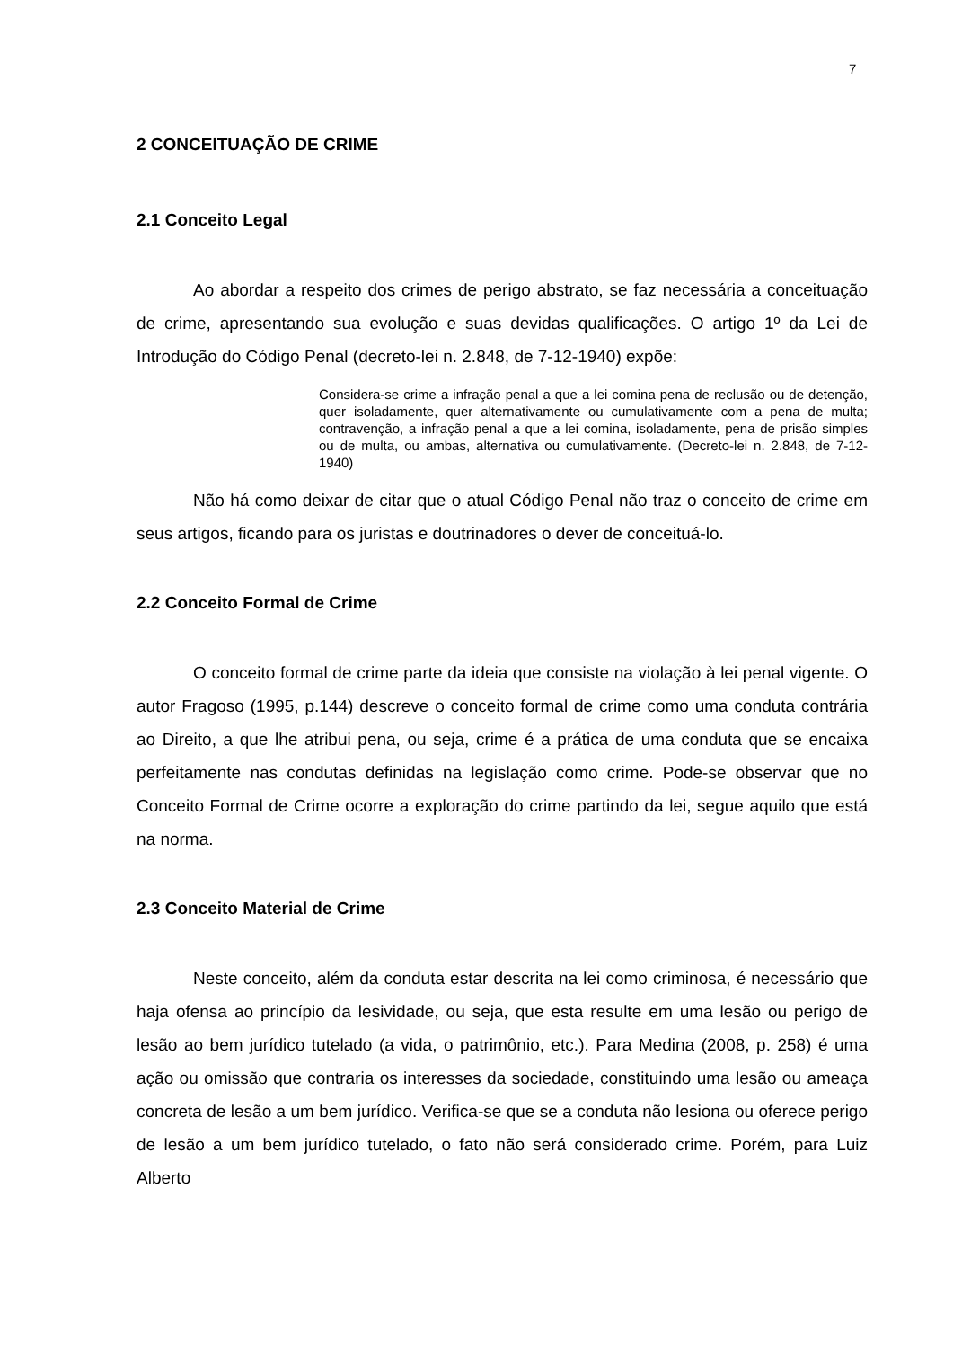7
2 CONCEITUAÇÃO DE CRIME
2.1 Conceito Legal
Ao abordar a respeito dos crimes de perigo abstrato, se faz necessária a conceituação de crime, apresentando sua evolução e suas devidas qualificações. O artigo 1º da Lei de Introdução do Código Penal (decreto-lei n. 2.848, de 7-12-1940) expõe:
Considera-se crime a infração penal a que a lei comina pena de reclusão ou de detenção, quer isoladamente, quer alternativamente ou cumulativamente com a pena de multa; contravenção, a infração penal a que a lei comina, isoladamente, pena de prisão simples ou de multa, ou ambas, alternativa ou cumulativamente. (Decreto-lei n. 2.848, de 7-12-1940)
Não há como deixar de citar que o atual Código Penal não traz o conceito de crime em seus artigos, ficando para os juristas e doutrinadores o dever de conceituá-lo.
2.2 Conceito Formal de Crime
O conceito formal de crime parte da ideia que consiste na violação à lei penal vigente. O autor Fragoso (1995, p.144) descreve o conceito formal de crime como uma conduta contrária ao Direito, a que lhe atribui pena, ou seja, crime é a prática de uma conduta que se encaixa perfeitamente nas condutas definidas na legislação como crime. Pode-se observar que no Conceito Formal de Crime ocorre a exploração do crime partindo da lei, segue aquilo que está na norma.
2.3 Conceito Material de Crime
Neste conceito, além da conduta estar descrita na lei como criminosa, é necessário que haja ofensa ao princípio da lesividade, ou seja, que esta resulte em uma lesão ou perigo de lesão ao bem jurídico tutelado (a vida, o patrimônio, etc.). Para Medina (2008, p. 258) é uma ação ou omissão que contraria os interesses da sociedade, constituindo uma lesão ou ameaça concreta de lesão a um bem jurídico. Verifica-se que se a conduta não lesiona ou oferece perigo de lesão a um bem jurídico tutelado, o fato não será considerado crime. Porém, para Luiz Alberto